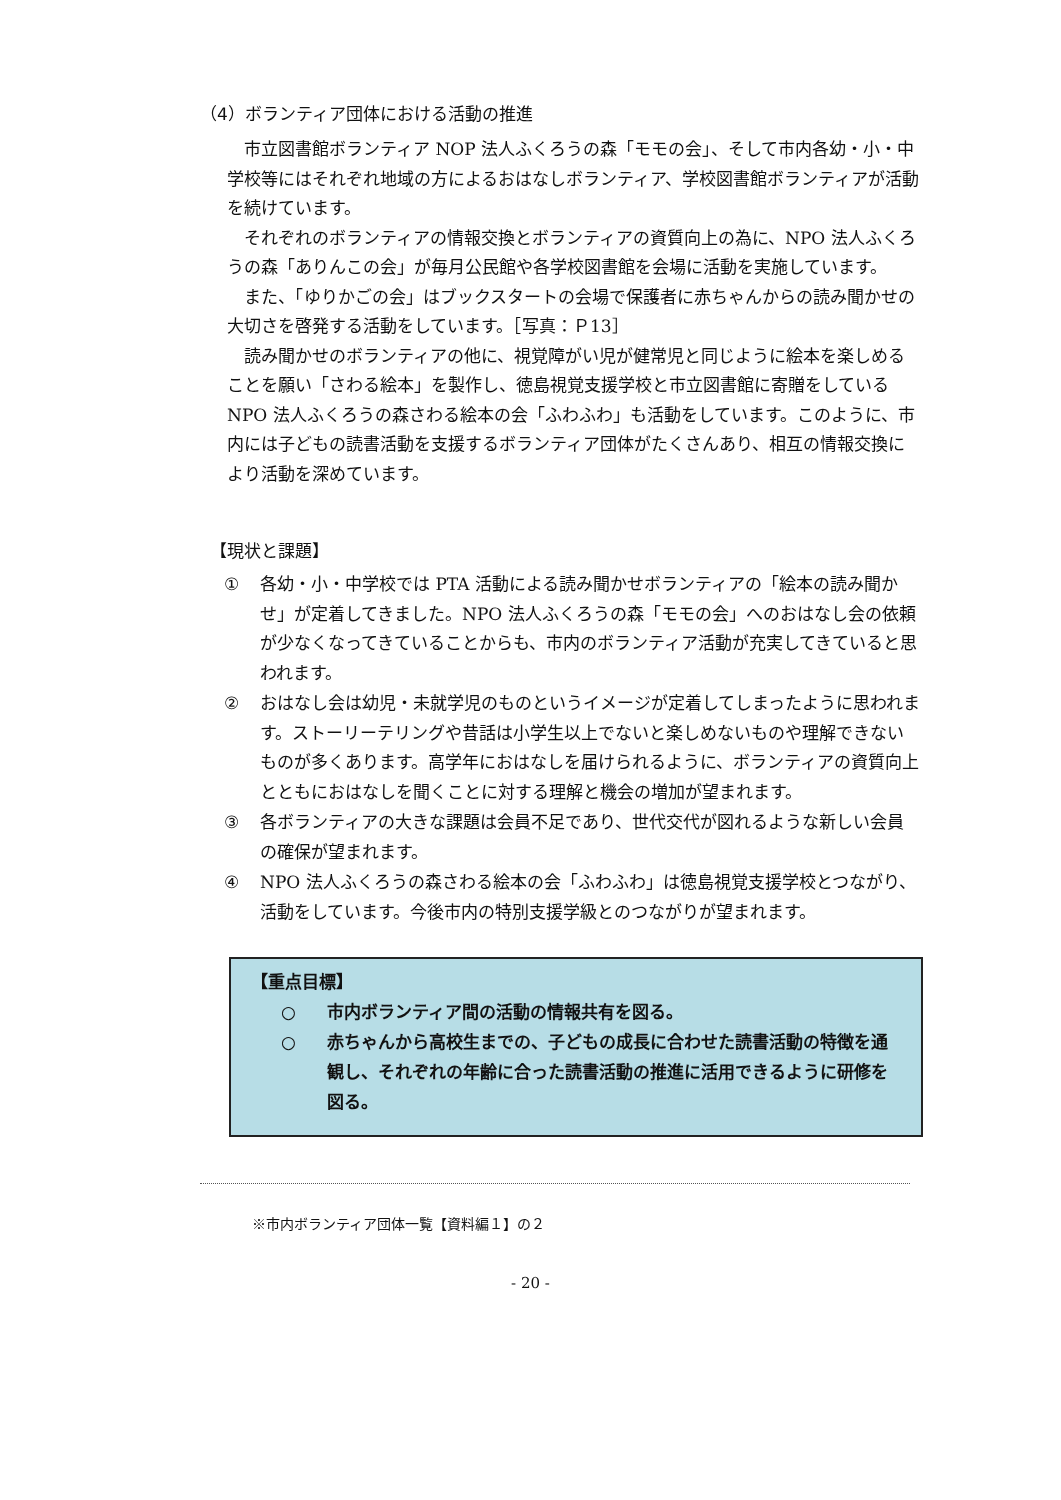（4）ボランティア団体における活動の推進
市立図書館ボランティア NOP 法人ふくろうの森「モモの会」、そして市内各幼・小・中学校等にはそれぞれ地域の方によるおはなしボランティア、学校図書館ボランティアが活動を続けています。
それぞれのボランティアの情報交換とボランティアの資質向上の為に、NPO 法人ふくろうの森「ありんこの会」が毎月公民館や各学校図書館を会場に活動を実施しています。
また、「ゆりかごの会」はブックスタートの会場で保護者に赤ちゃんからの読み聞かせの大切さを啓発する活動をしています。［写真：Ｐ13］
読み聞かせのボランティアの他に、視覚障がい児が健常児と同じように絵本を楽しめることを願い「さわる絵本」を製作し、徳島視覚支援学校と市立図書館に寄贈をしている NPO 法人ふくろうの森さわる絵本の会「ふわふわ」も活動をしています。このように、市内には子どもの読書活動を支援するボランティア団体がたくさんあり、相互の情報交換により活動を深めています。
【現状と課題】
① 各幼・小・中学校では PTA 活動による読み聞かせボランティアの「絵本の読み聞かせ」が定着してきました。NPO 法人ふくろうの森「モモの会」へのおはなし会の依頼が少なくなってきていることからも、市内のボランティア活動が充実してきていると思われます。
② おはなし会は幼児・未就学児のものというイメージが定着してしまったように思われます。ストーリーテリングや昔話は小学生以上でないと楽しめないものや理解できないものが多くあります。高学年におはなしを届けられるように、ボランティアの資質向上とともにおはなしを聞くことに対する理解と機会の増加が望まれます。
③ 各ボランティアの大きな課題は会員不足であり、世代交代が図れるような新しい会員の確保が望まれます。
④ NPO 法人ふくろうの森さわる絵本の会「ふわふわ」は徳島視覚支援学校とつながり、活動をしています。今後市内の特別支援学級とのつながりが望まれます。
【重点目標】
○ 市内ボランティア間の活動の情報共有を図る。
○ 赤ちゃんから高校生までの、子どもの成長に合わせた読書活動の特徴を通観し、それぞれの年齢に合った読書活動の推進に活用できるように研修を図る。
※市内ボランティア団体一覧【資料編１】の２
- 20 -